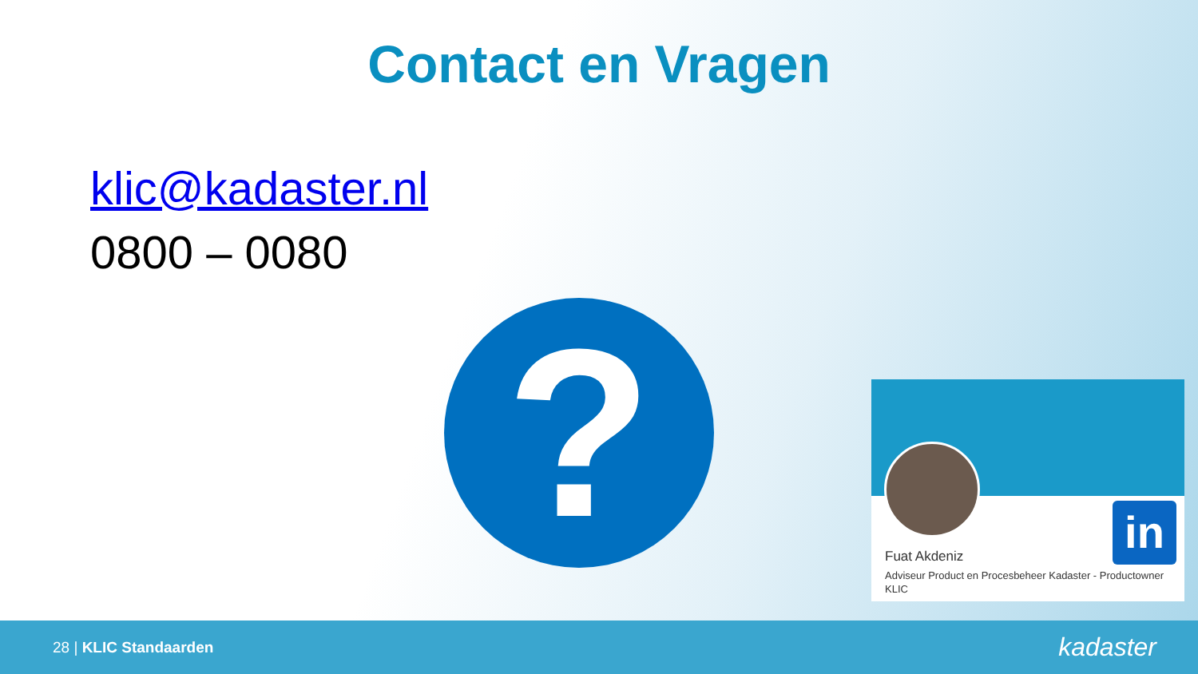Contact en Vragen
klic@kadaster.nl
0800 – 0080
?
in
Fuat Akdeniz
Adviseur Product en Procesbeheer Kadaster - Productowner KLIC
28 | KLIC Standaarden
kadaster